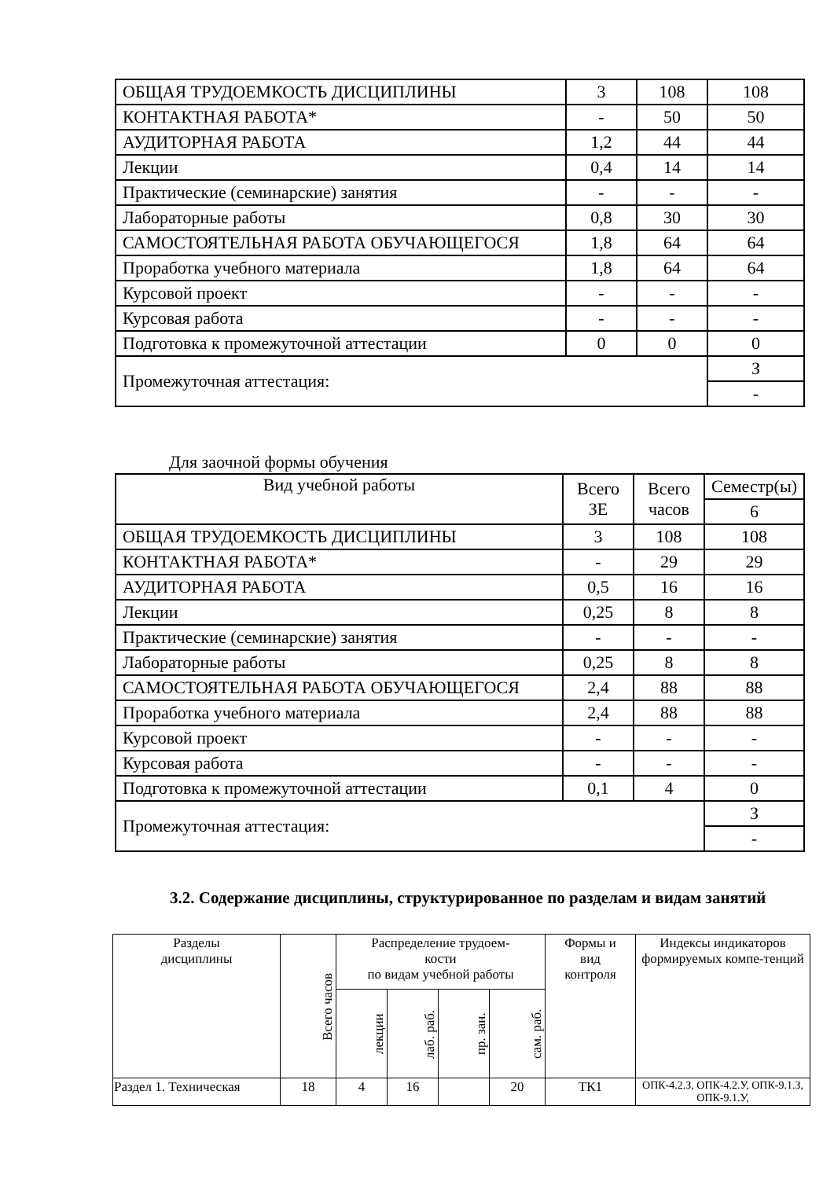| ОБЩАЯ ТРУДОЕМКОСТЬ ДИСЦИПЛИНЫ | 3 | 108 | 108 |
| КОНТАКТНАЯ РАБОТА* | - | 50 | 50 |
| АУДИТОРНАЯ РАБОТА | 1,2 | 44 | 44 |
| Лекции | 0,4 | 14 | 14 |
| Практические (семинарские) занятия | - | - | - |
| Лабораторные работы | 0,8 | 30 | 30 |
| САМОСТОЯТЕЛЬНАЯ РАБОТА ОБУЧАЮЩЕГОСЯ | 1,8 | 64 | 64 |
| Проработка учебного материала | 1,8 | 64 | 64 |
| Курсовой проект | - | - | - |
| Курсовая работа | - | - | - |
| Подготовка к промежуточной аттестации | 0 | 0 | 0 |
| Промежуточная аттестация: | | | З |
| | | | - |
Для заочной формы обучения
| Вид учебной работы | Всего ЗЕ | Всего часов | Семестр(ы) |
| | | | 6 |
| ОБЩАЯ ТРУДОЕМКОСТЬ ДИСЦИПЛИНЫ | 3 | 108 | 108 |
| КОНТАКТНАЯ РАБОТА* | - | 29 | 29 |
| АУДИТОРНАЯ РАБОТА | 0,5 | 16 | 16 |
| Лекции | 0,25 | 8 | 8 |
| Практические (семинарские) занятия | - | - | - |
| Лабораторные работы | 0,25 | 8 | 8 |
| САМОСТОЯТЕЛЬНАЯ РАБОТА ОБУЧАЮЩЕГОСЯ | 2,4 | 88 | 88 |
| Проработка учебного материала | 2,4 | 88 | 88 |
| Курсовой проект | - | - | - |
| Курсовая работа | - | - | - |
| Подготовка к промежуточной аттестации | 0,1 | 4 | 0 |
| Промежуточная аттестация: | | | З |
| | | | - |
3.2. Содержание дисциплины, структурированное по разделам и видам занятий
| Разделы дисциплины | Всего часов | Распределение трудоем- кости по видам учебной работы | | | | Формы и вид контроля | Индексы индикаторов формируемых компе-тенций |
| --- | --- | --- | --- | --- | --- | --- | --- |
| | | лекции | лаб. раб. | пр. зан. | сам. раб. | | |
| Раздел 1. Техническая | 18 | 4 | 16 | | 20 | ТК1 | ОПК-4.2.З, ОПК-4.2.У, ОПК-9.1.З, ОПК-9.1.У, |